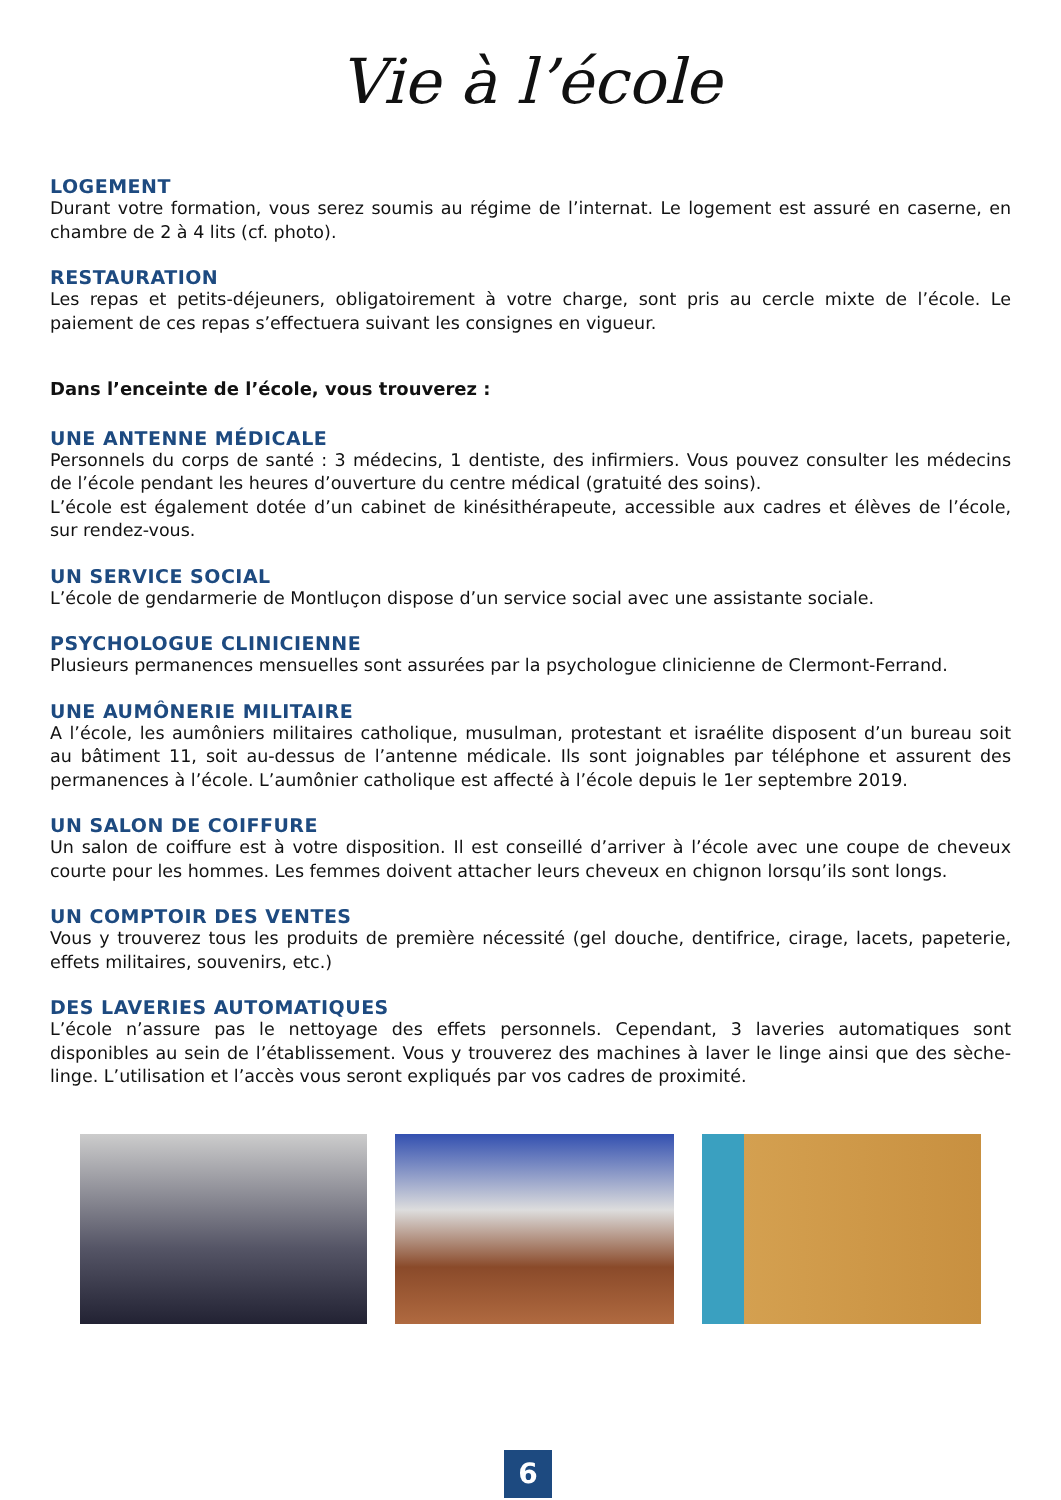Vie à l’école
LOGEMENT
Durant votre formation, vous serez soumis au régime de l’internat. Le logement est assuré en caserne, en chambre de 2 à 4 lits (cf. photo).
RESTAURATION
Les repas et petits-déjeuners, obligatoirement à votre charge, sont pris au cercle mixte de l’école. Le paiement de ces repas s’effectuera suivant les consignes en vigueur.
Dans l’enceinte de l’école, vous trouverez :
UNE ANTENNE MÉDICALE
Personnels du corps de santé : 3 médecins, 1 dentiste, des infirmiers. Vous pouvez consulter les médecins de l’école pendant les heures d’ouverture du centre médical (gratuité des soins).
L’école est également dotée d’un cabinet de kinésithérapeute, accessible aux cadres et élèves de l’école, sur rendez-vous.
UN SERVICE SOCIAL
L’école de gendarmerie de Montluçon dispose d’un service social avec une assistante sociale.
PSYCHOLOGUE CLINICIENNE
Plusieurs permanences mensuelles sont assurées par la psychologue clinicienne de Clermont-Ferrand.
UNE AUMÔNERIE MILITAIRE
A l’école, les aumôniers militaires catholique, musulman, protestant et israélite disposent d’un bureau soit au bâtiment 11, soit au-dessus de l’antenne médicale. Ils sont joignables par téléphone et assurent des permanences à l’école. L’aumônier catholique est affecté à l’école depuis le 1er septembre 2019.
UN SALON DE COIFFURE
Un salon de coiffure est à votre disposition. Il est conseillé d’arriver à l’école avec une coupe de cheveux courte pour les hommes. Les femmes doivent attacher leurs cheveux en chignon lorsqu’ils sont longs.
UN COMPTOIR DES VENTES
Vous y trouverez tous les produits de première nécessité (gel douche, dentifrice, cirage, lacets, papeterie, effets militaires, souvenirs, etc.)
DES LAVERIES AUTOMATIQUES
L’école n’assure pas le nettoyage des effets personnels. Cependant, 3 laveries automatiques sont disponibles au sein de l’établissement. Vous y trouverez des machines à laver le linge ainsi que des sèche-linge. L’utilisation et l’accès vous seront expliqués par vos cadres de proximité.
6